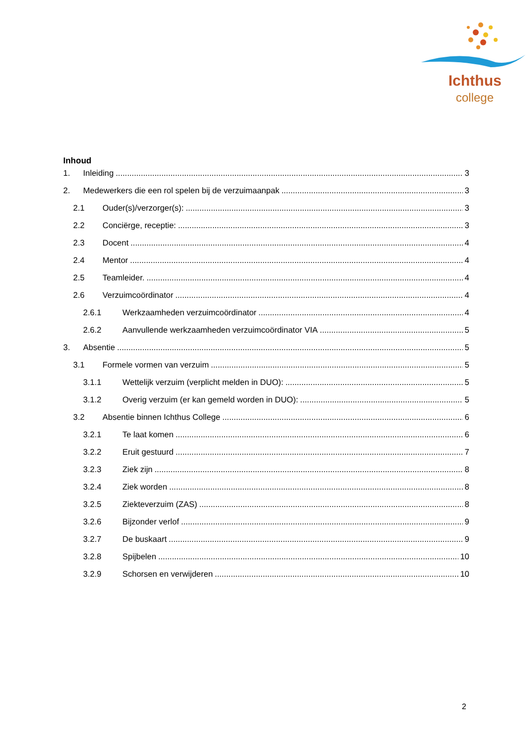Ichthus
college
Inhoud
1. Inleiding 3
2. Medewerkers die een rol spelen bij de verzuimaanpak 3
2.1 Ouder(s)/verzorger(s): 3
2.2 Conciërge, receptie: 3
2.3 Docent 4
2.4 Mentor 4
2.5 Teamleider. 4
2.6 Verzuimcoördinator 4
2.6.1 Werkzaamheden verzuimcoördinator 4
2.6.2 Aanvullende werkzaamheden verzuimcoördinator VIA 5
3. Absentie 5
3.1 Formele vormen van verzuim 5
3.1.1 Wettelijk verzuim (verplicht melden in DUO): 5
3.1.2 Overig verzuim (er kan gemeld worden in DUO): 5
3.2 Absentie binnen Ichthus College 6
3.2.1 Te laat komen 6
3.2.2 Eruit gestuurd 7
3.2.3 Ziek zijn 8
3.2.4 Ziek worden 8
3.2.5 Ziekteverzuim (ZAS) 8
3.2.6 Bijzonder verlof 9
3.2.7 De buskaart 9
3.2.8 Spijbelen 10
3.2.9 Schorsen en verwijderen 10
2